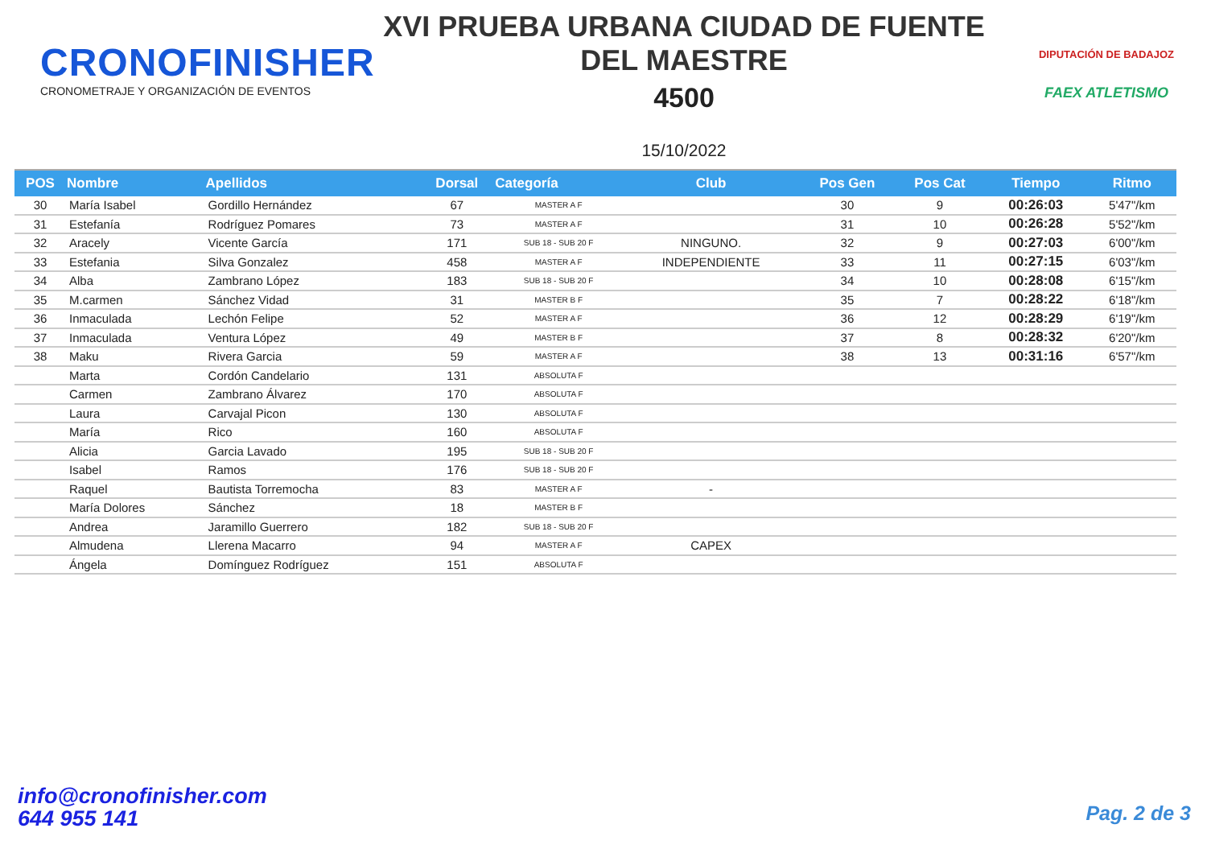CRONOFINISHER
CRONOMETRAJE Y ORGANIZACIÓN DE EVENTOS
XVI PRUEBA URBANA CIUDAD DE FUENTE
DEL MAESTRE
4500
15/10/2022
DIPUTACIÓN DE BADAJOZ
FAEX ATLETISMO
| POS | Nombre | Apellidos | Dorsal | Categoría | Club | Pos Gen | Pos Cat | Tiempo | Ritmo |
| --- | --- | --- | --- | --- | --- | --- | --- | --- | --- |
| 30 | María Isabel | Gordillo Hernández | 67 | MASTER A F | | 30 | 9 | 00:26:03 | 5'47"/km |
| 31 | Estefanía | Rodríguez Pomares | 73 | MASTER A F | | 31 | 10 | 00:26:28 | 5'52"/km |
| 32 | Aracely | Vicente García | 171 | SUB 18 - SUB 20 F | NINGUNO. | 32 | 9 | 00:27:03 | 6'00"/km |
| 33 | Estefania | Silva Gonzalez | 458 | MASTER A F | INDEPENDIENTE | 33 | 11 | 00:27:15 | 6'03"/km |
| 34 | Alba | Zambrano López | 183 | SUB 18 - SUB 20 F | | 34 | 10 | 00:28:08 | 6'15"/km |
| 35 | M.carmen | Sánchez Vidad | 31 | MASTER B F | | 35 | 7 | 00:28:22 | 6'18"/km |
| 36 | Inmaculada | Lechón Felipe | 52 | MASTER A F | | 36 | 12 | 00:28:29 | 6'19"/km |
| 37 | Inmaculada | Ventura López | 49 | MASTER B F | | 37 | 8 | 00:28:32 | 6'20"/km |
| 38 | Maku | Rivera Garcia | 59 | MASTER A F | | 38 | 13 | 00:31:16 | 6'57"/km |
| | Marta | Cordón Candelario | 131 | ABSOLUTA F | | | | | |
| | Carmen | Zambrano Álvarez | 170 | ABSOLUTA F | | | | | |
| | Laura | Carvajal Picon | 130 | ABSOLUTA F | | | | | |
| | María | Rico | 160 | ABSOLUTA F | | | | | |
| | Alicia | Garcia Lavado | 195 | SUB 18 - SUB 20 F | | | | | |
| | Isabel | Ramos | 176 | SUB 18 - SUB 20 F | | | | | |
| | Raquel | Bautista Torremocha | 83 | MASTER A F | - | | | | |
| | María Dolores | Sánchez | 18 | MASTER B F | | | | | |
| | Andrea | Jaramillo Guerrero | 182 | SUB 18 - SUB 20 F | | | | | |
| | Almudena | Llerena Macarro | 94 | MASTER A F | CAPEX | | | | |
| | Ángela | Domínguez Rodríguez | 151 | ABSOLUTA F | | | | | |
info@cronofinisher.com
644 955 141
Pag. 2 de 3